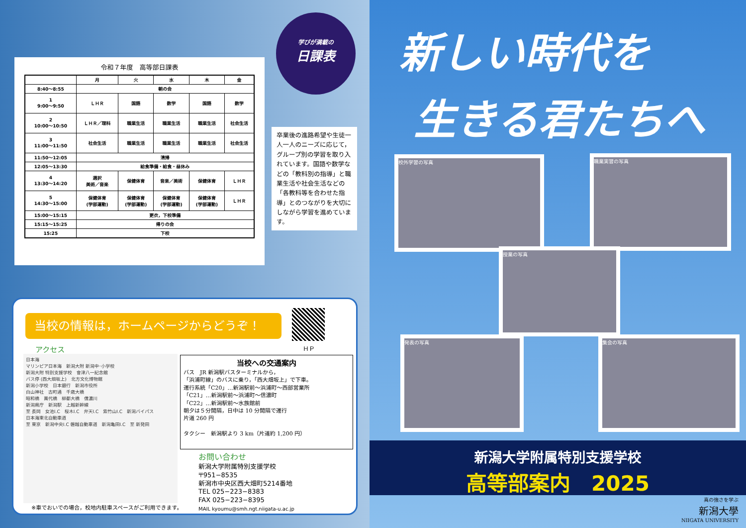令和７年度　高等部日課表
| | 月 | 火 | 水 | 木 | 金 |
| --- | --- | --- | --- | --- | --- |
| 8:40〜8:55 | 朝の会 | | | | |
| 1 9:00〜9:50 | ＬＨＲ | 国語 | 数学 | 国語 | 数学 |
| 2 10:00〜10:50 | ＬＨＲ／理科 | 職業生活 | 職業生活 | 職業生活 | 社会生活 |
| 3 11:00〜11:50 | 社会生活 | 職業生活 | 職業生活 | 職業生活 | 社会生活 |
| 11:50〜12:05 | 清掃 | | | | |
| 12:05〜13:30 | 給食準備・給食・昼休み | | | | |
| 4 13:30〜14:20 | 選択 美術／音楽 | 保健体育 | 音楽／美術 | 保健体育 | ＬＨＲ |
| 5 14:30〜15:00 | 保健体育 (学部運動) | 保健体育 (学部運動) | 保健体育 (学部運動) | 保健体育 (学部運動) | ＬＨＲ |
| 15:00〜15:15 | 更衣，下校準備 | | | | |
| 15:15〜15:25 | 帰りの会 | | | | |
| 15:25 | 下校 | | | | |
学びが満載の
日課表
卒業後の進路希望や生徒一人一人のニーズに応じて，グループ別の学習を取り入れています。国語や数学などの「教科別の指導」と職業生活や社会生活などの「各教科等を合わせた指導」とのつながりを大切にしながら学習を進めています。
当校の情報は，ホームページからどうぞ！
ＨＰ
アクセス
日本海
マリンピア日本海　新潟大附 新潟中･小学校
新潟大附 特別支援学校　會津八一記念館
バス停 (西大畑坂上)　北方文化博物館
新潟小学校　日本銀行　新潟市役所
白山神社　古町通　千歳大橋
昭和橋　萬代橋　柳都大橋　信濃川
新潟県庁　新潟駅　上越新幹線
至 長岡　女池I.C　桜木I.C　弁天I.C　紫竹山I.C　新潟バイパス
日本海東北自動車道
至 東京　新潟中央I.C 磐越自動車道　新潟亀田I.C　至 新発田
※車でおいでの場合，校地内駐車スペースがご利用できます。
当校への交通案内
バス　JR 新潟駅バスターミナルから，
「浜浦町線」のバスに乗り，「西大畑坂上」で下車。
運行系統「C20」…新潟駅前〜浜浦町〜西部営業所
「C21」…新潟駅前〜浜浦町〜信濃町
「C22」…新潟駅前〜水族館前
朝夕は５分間隔，日中は 10 分間隔で運行
片道 260 円
タクシー　新潟駅より 3 km（片道約 1,200 円）
お問い合わせ
新潟大学附属特別支援学校
〒951−8535
新潟市中央区西大畑町5214番地
TEL 025−223−8383
FAX 025−223−8395
MAIL kyoumu@smh.ngt.niigata-u.ac.jp
新しい時代を
生きる君たちへ
校外学習の写真 職業実習の写真
授業の写真
発表の写真 集会の写真
新潟大学附属特別支援学校
高等部案内　2025
真の強さを学ぶ
新潟大學
NIIGATA UNIVERSITY